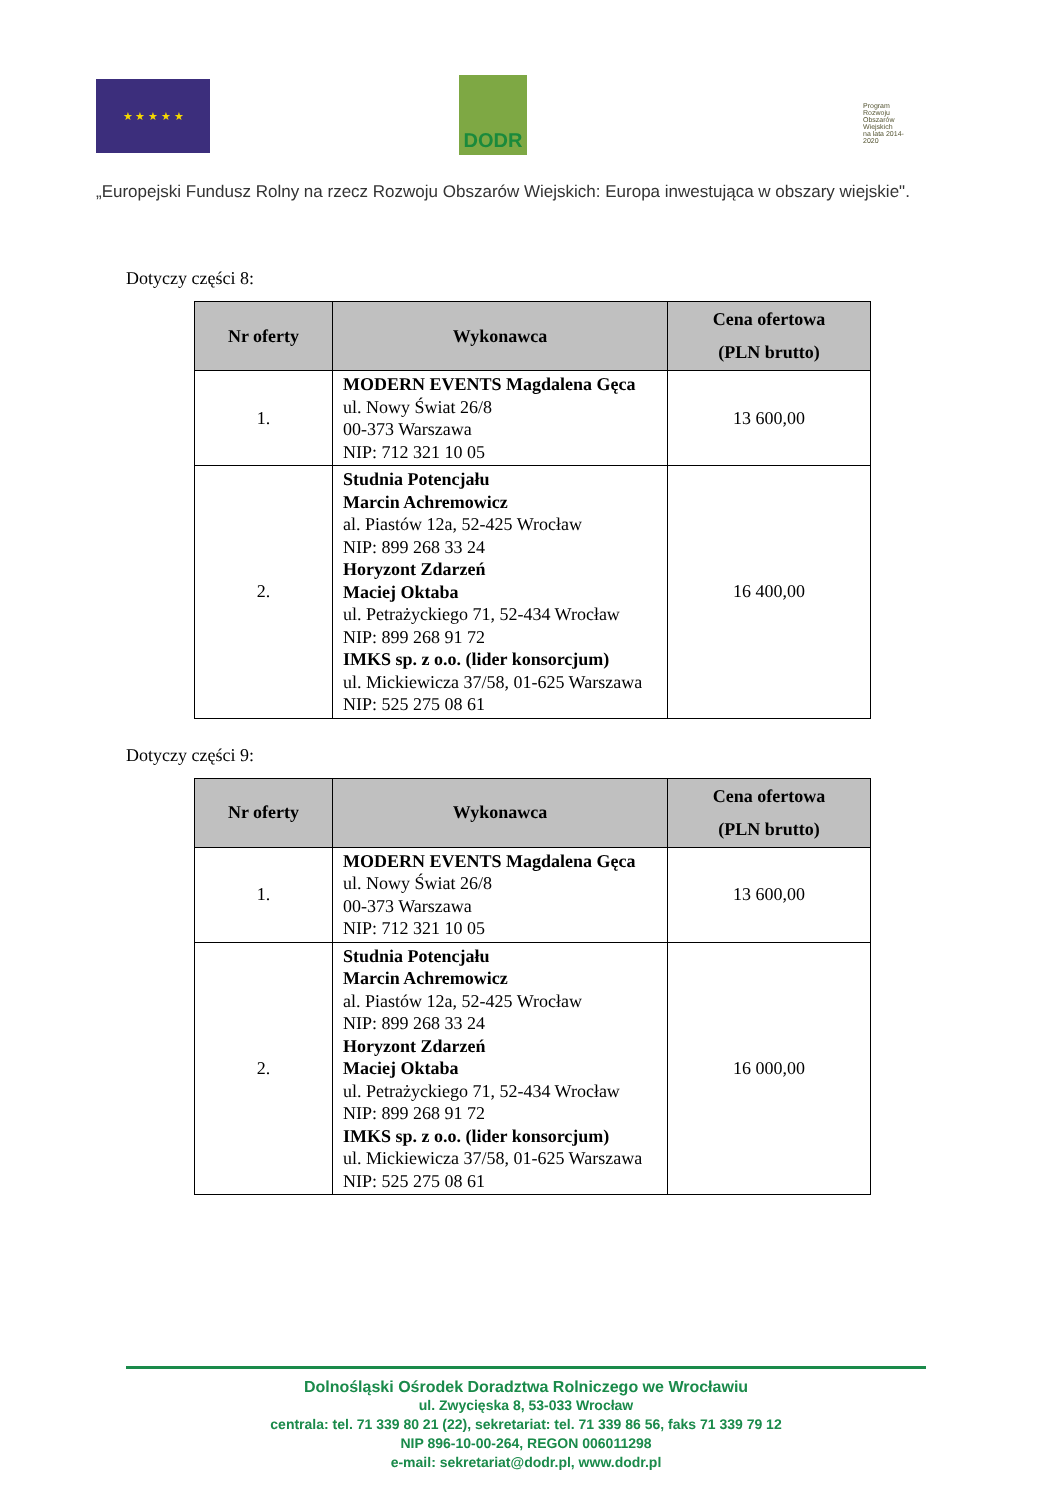★ ★ ★ ★ ★ DODR
Program Rozwoju Obszarów Wiejskich
na lata 2014-2020
„Europejski Fundusz Rolny na rzecz Rozwoju Obszarów Wiejskich: Europa inwestująca w obszary wiejskie".
Dotyczy części 8:
| Nr oferty | Wykonawca | Cena ofertowa (PLN brutto) |
| --- | --- | --- |
| 1. | MODERN EVENTS Magdalena Gęca ul. Nowy Świat 26/8 00-373 Warszawa NIP: 712 321 10 05 | 13 600,00 |
| 2. | Studnia Potencjału Marcin Achremowicz al. Piastów 12a, 52-425 Wrocław NIP: 899 268 33 24 Horyzont Zdarzeń Maciej Oktaba ul. Petrażyckiego 71, 52-434 Wrocław NIP: 899 268 91 72 IMKS sp. z o.o. (lider konsorcjum) ul. Mickiewicza 37/58, 01-625 Warszawa NIP: 525 275 08 61 | 16 400,00 |
Dotyczy części 9:
| Nr oferty | Wykonawca | Cena ofertowa (PLN brutto) |
| --- | --- | --- |
| 1. | MODERN EVENTS Magdalena Gęca ul. Nowy Świat 26/8 00-373 Warszawa NIP: 712 321 10 05 | 13 600,00 |
| 2. | Studnia Potencjału Marcin Achremowicz al. Piastów 12a, 52-425 Wrocław NIP: 899 268 33 24 Horyzont Zdarzeń Maciej Oktaba ul. Petrażyckiego 71, 52-434 Wrocław NIP: 899 268 91 72 IMKS sp. z o.o. (lider konsorcjum) ul. Mickiewicza 37/58, 01-625 Warszawa NIP: 525 275 08 61 | 16 000,00 |
Dolnośląski Ośrodek Doradztwa Rolniczego we Wrocławiu
ul. Zwycięska 8, 53-033 Wrocław
centrala: tel. 71 339 80 21 (22), sekretariat: tel. 71 339 86 56, faks 71 339 79 12
NIP 896-10-00-264, REGON 006011298
e-mail: sekretariat@dodr.pl, www.dodr.pl